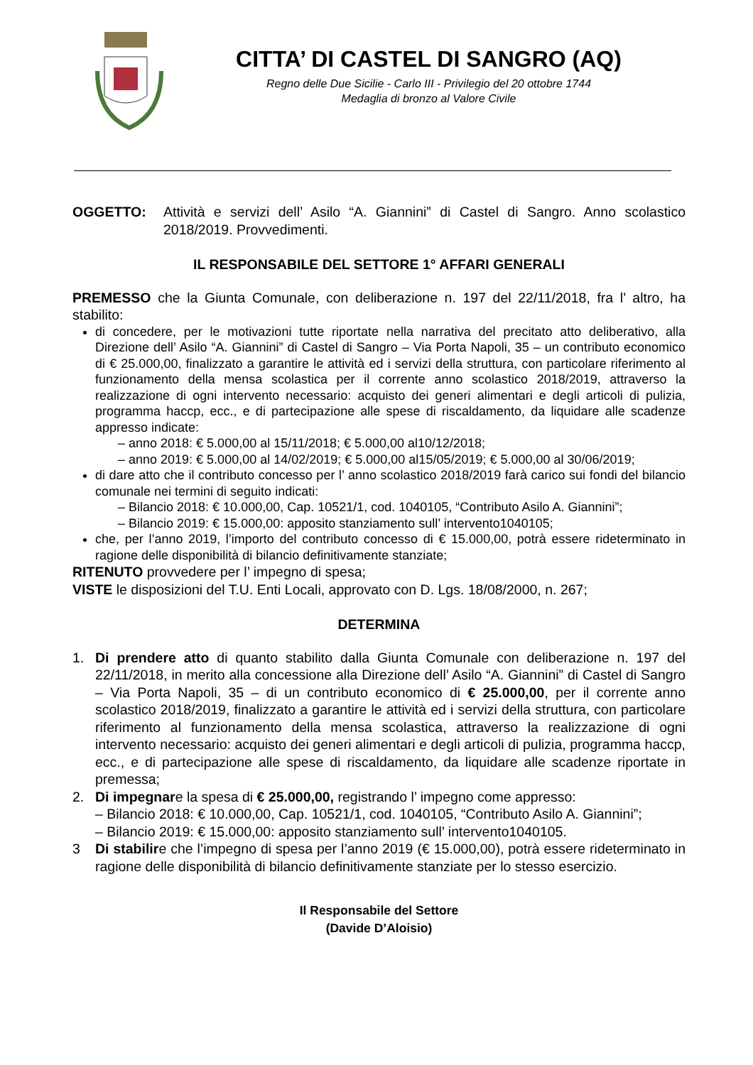CITTA’ DI CASTEL DI SANGRO (AQ)
Regno delle Due Sicilie - Carlo III - Privilegio del 20 ottobre 1744
Medaglia di bronzo al Valore Civile
OGGETTO: Attività e servizi dell’ Asilo “A. Giannini” di Castel di Sangro. Anno scolastico 2018/2019. Provvedimenti.
IL RESPONSABILE DEL SETTORE 1° AFFARI GENERALI
PREMESSO che la Giunta Comunale, con deliberazione n. 197 del 22/11/2018, fra l’ altro, ha stabilito:
di concedere, per le motivazioni tutte riportate nella narrativa del precitato atto deliberativo, alla Direzione dell’ Asilo “A. Giannini” di Castel di Sangro – Via Porta Napoli, 35 – un contributo economico di € 25.000,00, finalizzato a garantire le attività ed i servizi della struttura, con particolare riferimento al funzionamento della mensa scolastica per il corrente anno scolastico 2018/2019, attraverso la realizzazione di ogni intervento necessario: acquisto dei generi alimentari e degli articoli di pulizia, programma haccp, ecc., e di partecipazione alle spese di riscaldamento, da liquidare alle scadenze appresso indicate:
– anno 2018: € 5.000,00 al 15/11/2018; € 5.000,00 al10/12/2018;
– anno 2019: € 5.000,00 al 14/02/2019; € 5.000,00 al15/05/2019; € 5.000,00 al 30/06/2019;
di dare atto che il contributo concesso per l’ anno scolastico 2018/2019 farà carico sui fondi del bilancio comunale nei termini di seguito indicati:
– Bilancio 2018: € 10.000,00, Cap. 10521/1, cod. 1040105, “Contributo Asilo A. Giannini”;
– Bilancio 2019: € 15.000,00: apposito stanziamento sull’ intervento1040105;
che, per l’anno 2019, l’importo del contributo concesso di € 15.000,00, potrà essere rideterminato in ragione delle disponibilità di bilancio definitivamente stanziate;
RITENUTO provvedere per l’ impegno di spesa;
VISTE le disposizioni del T.U. Enti Locali, approvato con D. Lgs. 18/08/2000, n. 267;
DETERMINA
1. Di prendere atto di quanto stabilito dalla Giunta Comunale con deliberazione n. 197 del 22/11/2018, in merito alla concessione alla Direzione dell’ Asilo “A. Giannini” di Castel di Sangro – Via Porta Napoli, 35 – di un contributo economico di € 25.000,00, per il corrente anno scolastico 2018/2019, finalizzato a garantire le attività ed i servizi della struttura, con particolare riferimento al funzionamento della mensa scolastica, attraverso la realizzazione di ogni intervento necessario: acquisto dei generi alimentari e degli articoli di pulizia, programma haccp, ecc., e di partecipazione alle spese di riscaldamento, da liquidare alle scadenze riportate in premessa;
2. Di impegnare la spesa di € 25.000,00, registrando l’ impegno come appresso:
– Bilancio 2018: € 10.000,00, Cap. 10521/1, cod. 1040105, “Contributo Asilo A. Giannini”;
– Bilancio 2019: € 15.000,00: apposito stanziamento sull’ intervento1040105.
3 Di stabilire che l’impegno di spesa per l’anno 2019 (€ 15.000,00), potrà essere rideterminato in ragione delle disponibilità di bilancio definitivamente stanziate per lo stesso esercizio.
Il Responsabile del Settore
(Davide D’Aloisio)